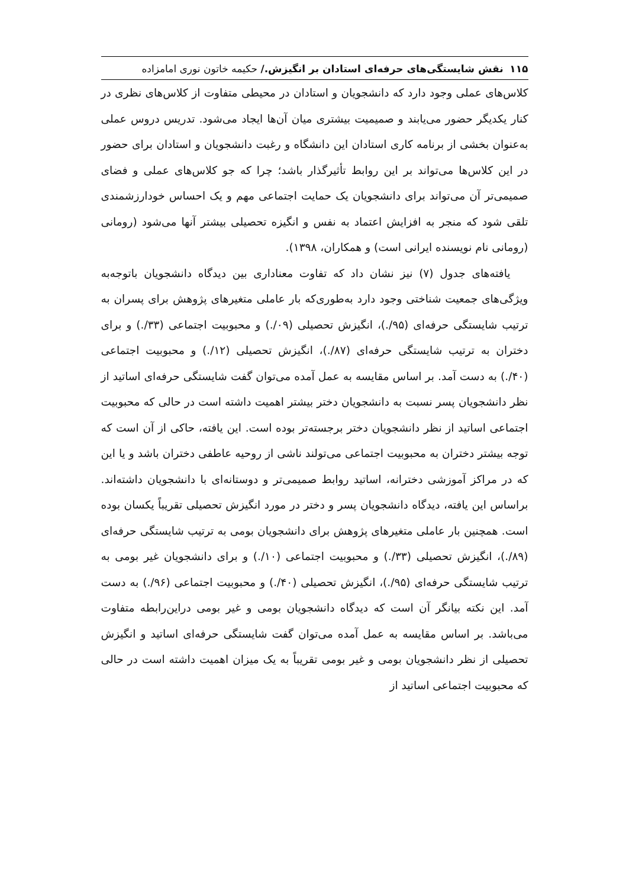۱۱۵ نقش شایستگی‌های حرفه‌ای استادان بر انگیزش./ حکیمه خاتون نوری امامزاده
کلاس‌های عملی وجود دارد که دانشجویان و استادان در محیطی متفاوت از کلاس‌های نظری در کنار یکدیگر حضور می‌یابند و صمیمیت بیشتری میان آن‌ها ایجاد می‌شود. تدریس دروس عملی به‌عنوان بخشی از برنامه کاری استادان این دانشگاه و رغبت دانشجویان و استادان برای حضور در این کلاس‌ها می‌تواند بر این روابط تأثیرگذار باشد؛ چرا که جو کلاس‌های عملی و فضای صمیمی‌تر آن می‌تواند برای دانشجویان یک حمایت اجتماعی مهم و یک احساس خودارزشمندی تلقی شود که منجر به افزایش اعتماد به نفس و انگیزه تحصیلی بیشتر آنها می‌شود (رومانی (رومانی نام نویسنده ایرانی است) و همکاران، ۱۳۹۸).
یافته‌های جدول (۷) نیز نشان داد که تفاوت معناداری بین دیدگاه دانشجویان باتوجه‌به ویژگی‌های جمعیت شناختی وجود دارد به‌طوری‌که بار عاملی متغیرهای پژوهش برای پسران به ترتیب شایستگی حرفه‌ای (۹۵/.)، انگیزش تحصیلی (۰۹/.) و محبوبیت اجتماعی (۳۳/.) و برای دختران به ترتیب شایستگی حرفه‌ای (۸۷/.)، انگیزش تحصیلی (۱۲/.) و محبوبیت اجتماعی (۴۰/.) به دست آمد. بر اساس مقایسه به عمل آمده می‌توان گفت شایستگی حرفه‌ای اساتید از نظر دانشجویان پسر نسبت به دانشجویان دختر بیشتر اهمیت داشته است در حالی که محبوبیت اجتماعی اساتید از نظر دانشجویان دختر برجسته‌تر بوده است. این یافته، حاکی از آن است که توجه بیشتر دختران به محبوبیت اجتماعی می‌تولند ناشی از روحیه عاطفی دختران باشد و یا این که در مراکز آموزشی دخترانه، اساتید روابط صمیمی‌تر و دوستانه‌ای با دانشجویان داشته‌اند. براساس این یافته، دیدگاه دانشجویان پسر و دختر در مورد انگیزش تحصیلی تقریباً یکسان بوده است. همچنین بار عاملی متغیرهای پژوهش برای دانشجویان بومی به ترتیب شایستگی حرفه‌ای (۸۹/.)، انگیزش تحصیلی (۳۳/.) و محبوبیت اجتماعی (۱۰/.) و برای دانشجویان غیر بومی به ترتیب شایستگی حرفه‌ای (۹۵/.)، انگیزش تحصیلی (۴۰/.) و محبوبیت اجتماعی (۹۶/.) به دست آمد. این نکته بیانگر آن است که دیدگاه دانشجویان بومی و غیر بومی دراین‌رابطه متفاوت می‌باشد. بر اساس مقایسه به عمل آمده می‌توان گفت شایستگی حرفه‌ای اساتید و انگیزش تحصیلی از نظر دانشجویان بومی و غیر بومی تقریباً به یک میزان اهمیت داشته است در حالی که محبوبیت اجتماعی اساتید از